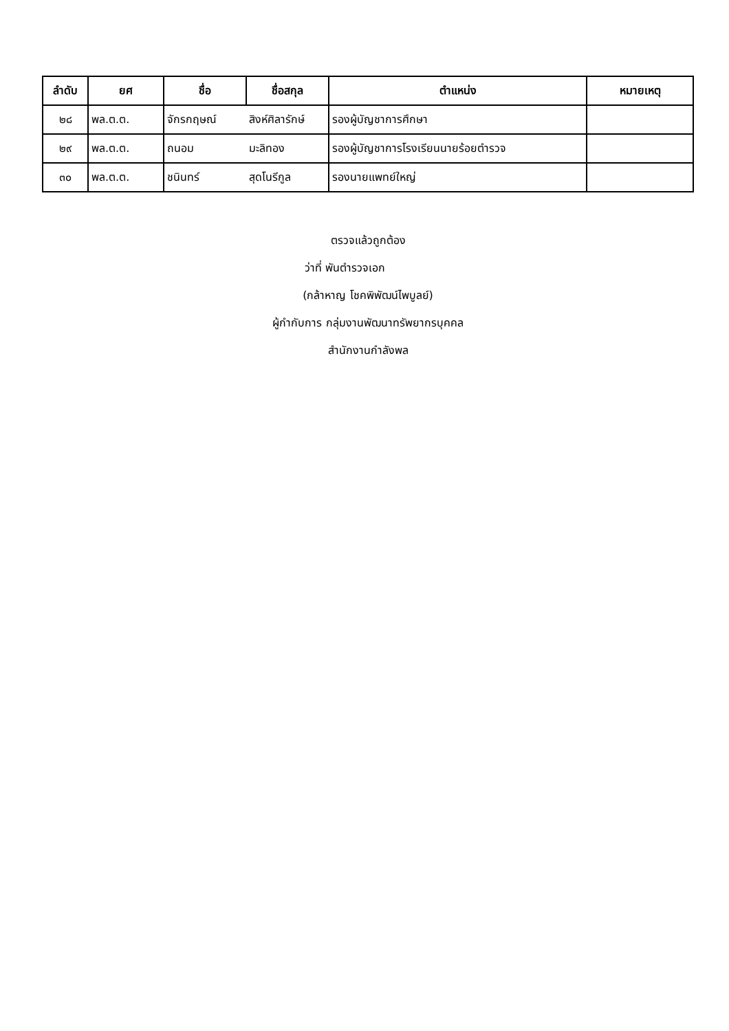| ลำดับ | ยศ | ชื่อ | ชื่อสกุล | ตำแหน่ง | หมายเหตุ |
| --- | --- | --- | --- | --- | --- |
| ๒๘ | พล.ต.ต. | จักรกฤษณ์ | สิงห์ศิลารักษ์ | รองผู้บัญชาการศึกษา | |
| ๒๙ | พล.ต.ต. | ถนอม | มะลิทอง | รองผู้บัญชาการโรงเรียนนายร้อยตำรวจ | |
| ๓๐ | พล.ต.ต. | ชนินทร์ | สุดโนรีกูล | รองนายแพทย์ใหญ่ | |
ตรวจแล้วถูกต้อง
ว่าที่ พันตำรวจเอก
(กล้าหาญ โชคพิพัฒน์ไพบูลย์)
ผู้กำกับการ กลุ่มงานพัฒนาทรัพยากรบุคคล
สำนักงานกำลังพล